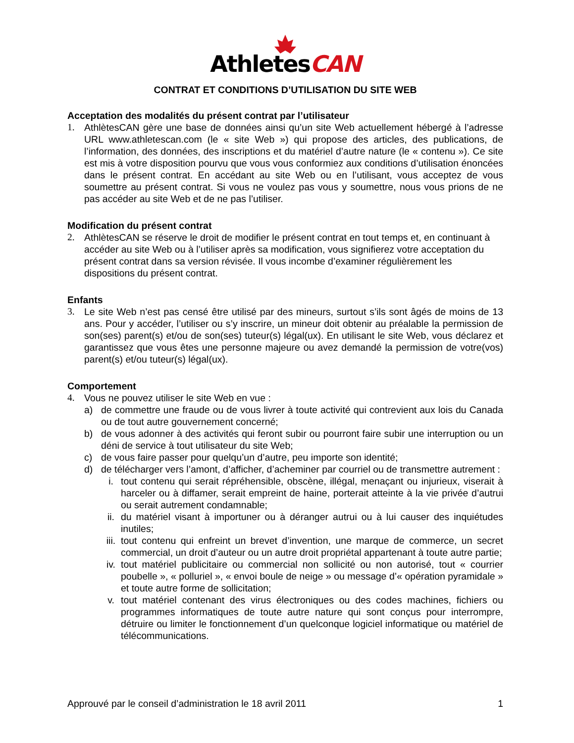AthletesCAN
CONTRAT ET CONDITIONS D’UTILISATION DU SITE WEB
Acceptation des modalités du présent contrat par l’utilisateur
1. AthlètesCAN gère une base de données ainsi qu’un site Web actuellement hébergé à l’adresse URL www.athletescan.com (le « site Web ») qui propose des articles, des publications, de l’information, des données, des inscriptions et du matériel d’autre nature (le « contenu »). Ce site est mis à votre disposition pourvu que vous vous conformiez aux conditions d’utilisation énoncées dans le présent contrat. En accédant au site Web ou en l’utilisant, vous acceptez de vous soumettre au présent contrat. Si vous ne voulez pas vous y soumettre, nous vous prions de ne pas accéder au site Web et de ne pas l’utiliser.
Modification du présent contrat
2. AthlètesCAN se réserve le droit de modifier le présent contrat en tout temps et, en continuant à accéder au site Web ou à l’utiliser après sa modification, vous signifierez votre acceptation du présent contrat dans sa version révisée. Il vous incombe d’examiner régulièrement les dispositions du présent contrat.
Enfants
3. Le site Web n’est pas censé être utilisé par des mineurs, surtout s’ils sont âgés de moins de 13 ans. Pour y accéder, l’utiliser ou s’y inscrire, un mineur doit obtenir au préalable la permission de son(ses) parent(s) et/ou de son(ses) tuteur(s) légal(ux). En utilisant le site Web, vous déclarez et garantissez que vous êtes une personne majeure ou avez demandé la permission de votre(vos) parent(s) et/ou tuteur(s) légal(ux).
Comportement
4. Vous ne pouvez utiliser le site Web en vue :
a) de commettre une fraude ou de vous livrer à toute activité qui contrevient aux lois du Canada ou de tout autre gouvernement concerné;
b) de vous adonner à des activités qui feront subir ou pourront faire subir une interruption ou un déni de service à tout utilisateur du site Web;
c) de vous faire passer pour quelqu’un d’autre, peu importe son identité;
d) de télécharger vers l’amont, d’afficher, d’acheminer par courriel ou de transmettre autrement :
i. tout contenu qui serait répréhensible, obscène, illégal, menaçant ou injurieux, viserait à harceler ou à diffamer, serait empreint de haine, porterait atteinte à la vie privée d’autrui ou serait autrement condamnable;
ii. du matériel visant à importuner ou à déranger autrui ou à lui causer des inquiétudes inutiles;
iii.
tout contenu qui enfreint un brevet d’invention, une marque de commerce, un secret commercial, un droit d’auteur ou un autre droit propriétal appartenant à toute autre partie;
iv. tout matériel publicitaire ou commercial non sollicité ou non autorisé, tout « courrier poubelle », « polluriel », « envoi boule de neige » ou message d’« opération pyramidale » et toute autre forme de sollicitation;
v. tout matériel contenant des virus électroniques ou des codes machines, fichiers ou programmes informatiques de toute autre nature qui sont conçus pour interrompre, détruire ou limiter le fonctionnement d’un quelconque logiciel informatique ou matériel de télécommunications.
Approuvé par le conseil d’administration le 18 avril 2011 1